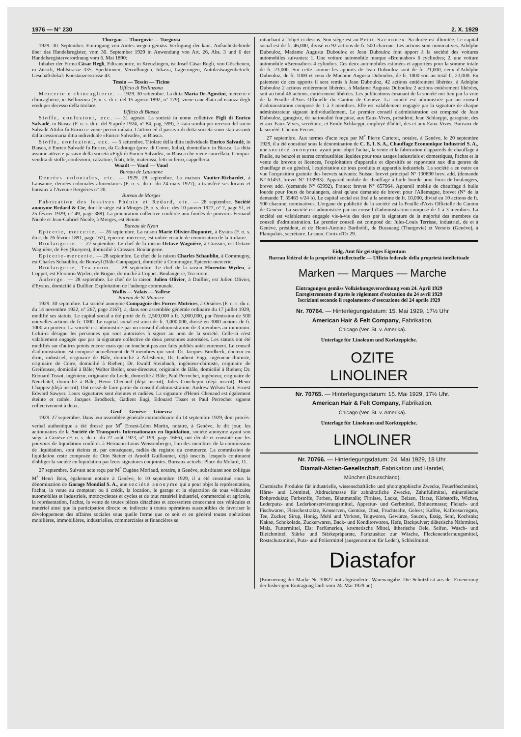1976 — N° 230 2. X. 1929
Thurgau — Thurgovie — Turgovia
1929. 30. September. Eintragung von Amtes wegen gemäss Verfügung der kant. Aufsichtsbehörde über das Handelsregister, vom 30. September 1929 in Anwendung von Art. 26, Abs. 3 und 6 der Handelsregisterverordnung vom 6. Mai 1890:
Inhaber der Firma Cäsar Regli, Eiltransporte, in Kreuzlingen, ist Josef Cäsar Regli, von Göschenen, in Zürich, Hohlstrasse 335. Speditionen, Verzollungen, Inkassi, Lagerungen, Autolastwagenbetrieb. Geschäftslokal: Konstanzerstrasse 43.
Tessin — Tessin — Ticino
Ufficio di Bellinzona
Mercerie e chincaglierie. — 1929. 30 settembre. La ditta Maria De-Agostini, mercerie e chincaglierie, in Bellinzona (F. u. s. di c. del 15 agosto 1892, n° 179), viene cancellata ad istanza degli eredi per decesso della titolare.
Ufficio di Biasca
Stoffe, confezioni, ecc. — 31 agosto. La società in nome collettivo Figli di Enrico Salvadè, in Biasca (F. u. s. di c. del 9 aprile 1924, n° 84, pag. 599), è stata sciolta per recesso del socio Salvadè Attilio fu Enrico e viene perciò radiata. L'attivo ed il passivo di detta società sono stati assunti dalla cessionaria ditta individuale «Enrico Salvadè», in Biasca.
Stoffe, confezioni, ecc. — 5 settembre. Titolare della ditta individuale Enrico Salvadè, in Biasca, è Enrico Salvadè fu Enrico, da Cadorago (prov. di Como, Italia), domiciliato in Biasca. La ditta assume attivo e passivo della società «Figli di Enrico Salvadè», in Biasca che viene cancellata. Compra-vendita di stoffe, confezioni, calzature, filati, tele, materassi, letti in ferro, cappelleria.
Waadt — Vaud — Vaud
Bureau de Lausanne
Denrées coloniales, etc. — 1929. 28 septembre. La maison Vautier-Richardet, à Lausanne, denrées coloniales alimentaires (F. o. s. du c. du 24 mars 1927), a transféré ses locaux et bureaux à l'Avenue Bergières n° 20.
Bureau de Morges
Fabrication des lessives Phénix et Redard, etc. — 28 septembre. Société anonyme Redard & Cie, dont le siège est à Morges (F. o. s. du c. des 10 janvier 1927, n° 7, page 51, et 25 février 1929, n° 49, page 388). La procuration collective conférée aux fondés de pouvoirs Fernand Nicole et Jean-Gabriel Nicole, à Morges, est éteinte.
Bureau de Nyon
Epicerie, mercerie. — 26 septembre. La raison Marie Olivier-Dupontet, à Eysins (F. o. s. du c. du 26 février 1891, page 167), épicerie, mercerie, est radiée ensuite de renonciation de la titulaire.
Boulangerie. — 27 septembre. Le chef de la raison Octave Wagnière, à Crassier, est Octave Wagnière, de Fey (Rueyres), domicilié à Crassier. Boulangerie.
Epicerie-mercerie. — 28 septembre. Le chef de la raison Charles Schaublin, à Commugny, est Charles Schaublin, de Benwyl (Bâle-Campagne), domicilié à Commugny. Epicerie-mercerie.
Boulangerie, Tea-room. — 28 septembre. Le chef de la raison Florentin Wyden, à Coppet, est Florentin Wyden, de Brigue, domicilié à Coppet. Boulangerie, Tea-room.
Auberge. — 28 septembre. Le chef de la raison Julien Olivier, à Duillier, est Julien Olivier, d'Eysins, domicilié à Duillier. Exploitation de l'auberge communale.
Wallis — Valais — Vallese
Bureau de St-Maurice
1929. 30 septembre. La société anonyme Compagnie des Forces Motrices, à Orsières (F. o. s. du c. du 14 novembre 1922, n° 267, page 2167), a, dans son assemblée générale ordinaire du 17 juillet 1929, modifié ses statuts. Le capital social a été porté de fr. 2,500,000 à fr. 3,000,000, par l'émission de 500 nouvelles actions de fr. 1000. Le capital social est ainsi de fr. 3,000,000, divisé en 3000 actions de fr. 1000 au porteur. La société est administrée par un conseil d'administration de 3 membres au minimum. Celui-ci désigne les personnes qui sont autorisées à signer au nom de la société. Celle-ci n'est valablement engagée que par la signature collective de deux personnes autorisées. Les statuts ont été modifiés sur d'autres points encore mais qui ne touchent pas aux faits publiés antérieurement. Le conseil d'administration est composé actuellement de 9 membres qui sont: Dr. Jacques Brodbeck, docteur en droit, industriel, originaire de Bâle, domicilié à Arlesheim; Dr. Gadient Engi, ingénieur-chimiste, originaire de Coire, domicilié à Riehen; Dr. Ewald Steinbuch, ingénieur-chimiste, originaire de Greifensee, domicilié à Bâle; Walter Boller, sous-directeur, originaire de Bâle, domicilié à Riehen; Dr. Edouard Tissot, ingénieur, originaire du Locle, domicilié à Bâle; Paul Perrochet, ingénieur, originaire de Neuchâtel, domicilié à Bâle; Henri Chenaud (déjà inscrit); Jules Couchepin (déjà inscrit); Henri Chappez (déjà inscrit). Ont cessé de faire partie du conseil d'administration: Andrew Wilson Tait; Ernest Edward Sawyer. Leurs signatures sont éteintes et radiées. La signature d'Henri Chenaud est également éteinte et radiée. Jacques Brodbeck, Gadient Engi, Edouard Tissot et Paul Perrochet signent collectivement à deux.
Genf — Genève — Ginevra
1929. 27 septembre. Dans leur assemblée générale extraordinaire du 14 septembre 1929, dont procès-verbal authentique a été dressé par M<sup>e</sup> Ernest-Léon Martin, notaire, à Genève, le dit jour, les actionnaires de la Société de Transports Internationaux en liquidation, société anonyme ayant son siège à Genève (F. o. s. du c. du 27 août 1923, n° 199, page 1666), ont décidé et constaté que les pouvoirs de liquidation conférés à Hermann-Louis Weissenberger, l'un des membres de la commission de liquidation, sont éteints et, par conséquent, radiés du registre du commerce. La commission de liquidation reste composée de Otto Stetter et Arnold Guillaumet, déjà inscrits, lesquels continuent d'obliger la société en liquidation par leurs signatures conjointes. Bureaux actuels: Place du Molard, 11.
27 septembre. Suivant acte reçu par M<sup>e</sup> Eugène Moriaud, notaire, à Genève, substituant son collègue M<sup>e</sup> Henri Bois, également notaire à Genève, le 10 septembre 1929, il a été constitué sous la dénomination de Garage Mondial S. A., une société anonyme qui a pour objet la représentation, l'achat, la vente au comptant ou à crédit, la location, le garage et la réparation de tous véhicules automobiles et industriels, motocyclettes et cycles et de tout matériel industriel, commercial et agricole, la représentation, l'achat, la vente de toutes pièces détachées et accessoires concernant ces véhicules et matériel ainsi que la participation directe ou indirecte à toutes opérations susceptibles de favoriser le développement des affaires sociales sous quelle forme que ce soit et en général toutes opérations mobilières, immobilières, industrielles, commerciales et financières se
rattachant à l'objet ci-dessus. Son siège est au Petit-Saconnex. Sa durée est illimitée. Le capital social est de fr. 46,000, divisé en 92 actions de fr. 500 chacune. Les actions sont nominatives. Adolphe Dubouloz, Madame Augusta Dubouloz et Jean Dubouloz font apport à la société des voitures automobiles suivantes: 1. Une voiture automobile marque «Brennabor» 6 cyclindres; 2. une voiture automobile «Brennabor» 4 cylindres. Ces deux automobiles estimées et apportées pour la somme totale de fr. 23,000. Sur cette somme les apports de Jean Dubouloz sont de fr. 21,000, ceux d'Adolphe Dubouloz, de fr. 1000 et ceux de Madame Augusta Dubouloz, de fr. 1000 soit au total fr. 23,000. En paiement de ces apports il sera remis à Jean Dubouloz, 42 actions entièrement libérées, à Adolphe Dubouloz 2 actions entièrement libérées, à Madame Augusta Dubouloz 2 actions entièrement libérées, soit au total 46 actions, entièrement libérées. Les publications émanant de la société ont lieu par la voie de la Feuille d'Avis Officielle du Canton de Genève. La société est administrée par un conseil d'administration composé de 1 à 3 membres. Elle est valablement engagée par la signature de chaque administrateur signant individuellement. Le premier conseil d'administration est composé de Jean Dubouloz, garagiste, de nationalité française, aux Eaux-Vives, président; Jean Schlaeppi, garagiste, des et aux Eaux-Vives, secrétaire, et Emile Schlaeppi, employé d'hôtel, des et aux Eaux-Vives. Bureaux de la société: Chemin Ferrier.
27 septembre. Aux termes d'acte reçu par M<sup>e</sup> Pierre Carteret, notaire, à Genève, le 20 septembre 1929, il a été constitué sous la dénomination de C. E. I. S. A., Chauffage Economique Industriel S. A., une société anonyme ayant pour objet l'achat, la vente et la fabrication d'appareils de chauffage à l'huile, au benzol et autres combustibles liquides pour tous usages industriels et domestiques, l'achat et la vente de brevets et licences, l'exploitation d'appareils et dipositifs se rapportant aux dits genres de chauffage et en général, l'exploitation de tous produits et appareils industriels. La société a en outre en vue l'acquisition gratuite des brevets suivants: Suisse: brevet principal N° 130890 brev. add. (demande N° 61453, brevet N° 133993). Appareil mobile de chauffage à huile lourde pour fours de boulangers, brevet add. (demande N° 63992), France: brevet N° 657964. Appareil mobile de chauffage à huile lourde pour fours de boulangers, ainsi qu'une demande de brevet pour l'Allemagne, brevet (N° de la demande T. 35463 v/24 b). Le capital social est fixé à la somme de fr. 10,000, divisé en 10 actions de fr. 500 chacune, nominatives. L'organe de publicité de la société est la Feuille d'Avis Officielle du Canton de Genève. La société est administrée par un conseil d'administration composé de 1 à 3 membres. La société est valablement engagée vis-à-vis des tiers par la signature de la majorité des membres du conseil d'administration. Le premier conseil est composé de: Jules-Louis Terrisse, industriel, de et à Genève, président, et de Henri-Antoine Bartholdi, de Bussnang (Thurgovie) et Versoix (Genève), à Plainpalais, secrétaire. Locaux: Croix d'Or 29.
Eidg. Amt für geistiges Eigentum
Bureau fédéral de la propriété intellectuelle — Ufficio federale della proprietà intellettuale
Marken — Marques — Marche
Eintragungen gemäss Vollziehungsverordnung vom 24. April 1929
Enregistrements d'après le règlement d'exécution du 24 avril 1929
Iscrizioni secondo il regolamento d'esecuzione del 24 aprile 1929
Nr. 70764. — Hinterlegungsdatum: 15. Mai 1929, 17½ Uhr
American Hair & Felt Company, Fabrikation,
Chicago (Ver. St. v. Amerika).
Unterlage für Linoleum und Korkteppiche.
OZITE
LINOLINER
Nr. 70765. — Hinterlegungsdatum: 15. Mai 1929, 17½ Uhr.
American Hair & Felt Company, Fabrikation,
Chicago (Ver. St. v. Amerika).
Unterlage für Linoleum und Korkteppiche.
LINOLINER
Nr. 70766. — Hinterlegungsdatum: 24. Mai 1929, 18 Uhr.
Diamalt-Aktien-Gesellschaft, Fabrikation und Handel,
München (Deutschland).
Chemische Produkte für industrielle, wissenschaftliche und photographische Zwecke, Feuerlöschmittel, Härte- und Lötmittel, Abdruckmasse für zahnärztliche Zwecke, Zahnfüllmittel, mineralische Rohprodukte; Farbstoffe, Farben, Blattmetalle; Firnisse, Lacke, Beizen, Harze, Klebstoffe, Wichse, Lederputz- und Lederkonservierungsmittel, Appretur- und Gerbmittel, Bohnermasse; Fleisch- und Fischwaren, Fleischextrakte, Konserven, Gemüse, Obst, Fruchtsäfte, Gelees; Kaffee, Kaffeesurrogate, Tee, Zucker, Sirup, Honig, Mehl und Vorkost, Teigwaren, Gewürze, Saucen, Essig, Senf, Kochsalz; Kakao, Schokolade, Zuckerwaren, Back- und Konditorwaren, Hefe, Backpulver; diätetische Nährmittel, Malz, Futtermittel, Eis; Parfümerien, kosmetische Mittel, ätherische Oele, Seifen, Wasch- und Bleichmittel, Stärke und Stärkepräparate, Farbzusätze zur Wäsche, Fleckenentfernungsmittel, Rostschutzmittel, Putz- und Poliermittel (ausgenommen für Leder), Schleifmittel.
Diastafor
(Erneuerung der Marke Nr. 30827 mit abgeänderter Warenangabe. Die Schutzfrist aus der Erneuerung der bisherigen Eintragung läuft vom 24. Mai 1929 an).